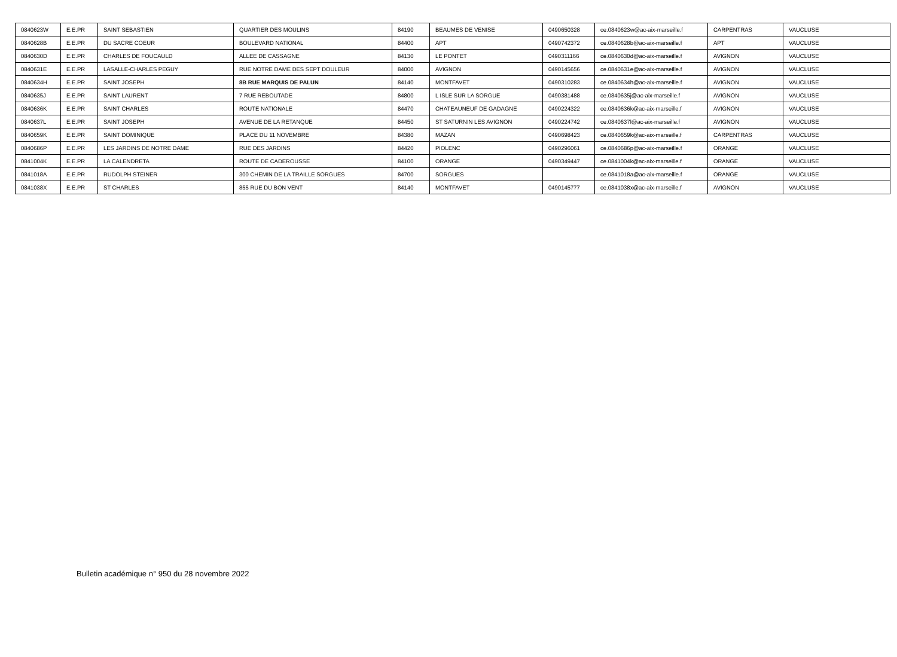| 0840623W | E.E.PR | SAINT SEBASTIEN | QUARTIER DES MOULINS | 84190 | BEAUMES DE VENISE | 0490650328 | ce.0840623w@ac-aix-marseille.f | CARPENTRAS | VAUCLUSE |
| 0840628B | E.E.PR | DU SACRE COEUR | BOULEVARD NATIONAL | 84400 | APT | 0490742372 | ce.0840628b@ac-aix-marseille.f | APT | VAUCLUSE |
| 0840630D | E.E.PR | CHARLES DE FOUCAULD | ALLEE DE CASSAGNE | 84130 | LE PONTET | 0490311166 | ce.0840630d@ac-aix-marseille.f | AVIGNON | VAUCLUSE |
| 0840631E | E.E.PR | LASALLE-CHARLES PEGUY | RUE NOTRE DAME DES SEPT DOULEUR | 84000 | AVIGNON | 0490145656 | ce.0840631e@ac-aix-marseille.f | AVIGNON | VAUCLUSE |
| 0840634H | E.E.PR | SAINT JOSEPH | 8B RUE MARQUIS DE PALUN | 84140 | MONTFAVET | 0490310283 | ce.0840634h@ac-aix-marseille.f | AVIGNON | VAUCLUSE |
| 0840635J | E.E.PR | SAINT LAURENT | 7 RUE REBOUTADE | 84800 | L ISLE SUR LA SORGUE | 0490381488 | ce.0840635j@ac-aix-marseille.f | AVIGNON | VAUCLUSE |
| 0840636K | E.E.PR | SAINT CHARLES | ROUTE NATIONALE | 84470 | CHATEAUNEUF DE GADAGNE | 0490224322 | ce.0840636k@ac-aix-marseille.f | AVIGNON | VAUCLUSE |
| 0840637L | E.E.PR | SAINT JOSEPH | AVENUE DE LA RETANQUE | 84450 | ST SATURNIN LES AVIGNON | 0490224742 | ce.0840637l@ac-aix-marseille.f | AVIGNON | VAUCLUSE |
| 0840659K | E.E.PR | SAINT DOMINIQUE | PLACE DU 11 NOVEMBRE | 84380 | MAZAN | 0490698423 | ce.0840659k@ac-aix-marseille.f | CARPENTRAS | VAUCLUSE |
| 0840686P | E.E.PR | LES JARDINS DE NOTRE DAME | RUE DES JARDINS | 84420 | PIOLENC | 0490296061 | ce.0840686p@ac-aix-marseille.f | ORANGE | VAUCLUSE |
| 0841004K | E.E.PR | LA CALENDRETA | ROUTE DE CADEROUSSE | 84100 | ORANGE | 0490349447 | ce.0841004k@ac-aix-marseille.f | ORANGE | VAUCLUSE |
| 0841018A | E.E.PR | RUDOLPH STEINER | 300 CHEMIN DE LA TRAILLE SORGUES | 84700 | SORGUES | | ce.0841018a@ac-aix-marseille.f | ORANGE | VAUCLUSE |
| 0841038X | E.E.PR | ST CHARLES | 855 RUE DU BON VENT | 84140 | MONTFAVET | 0490145777 | ce.0841038x@ac-aix-marseille.f | AVIGNON | VAUCLUSE |
Bulletin académique n° 950 du 28 novembre 2022